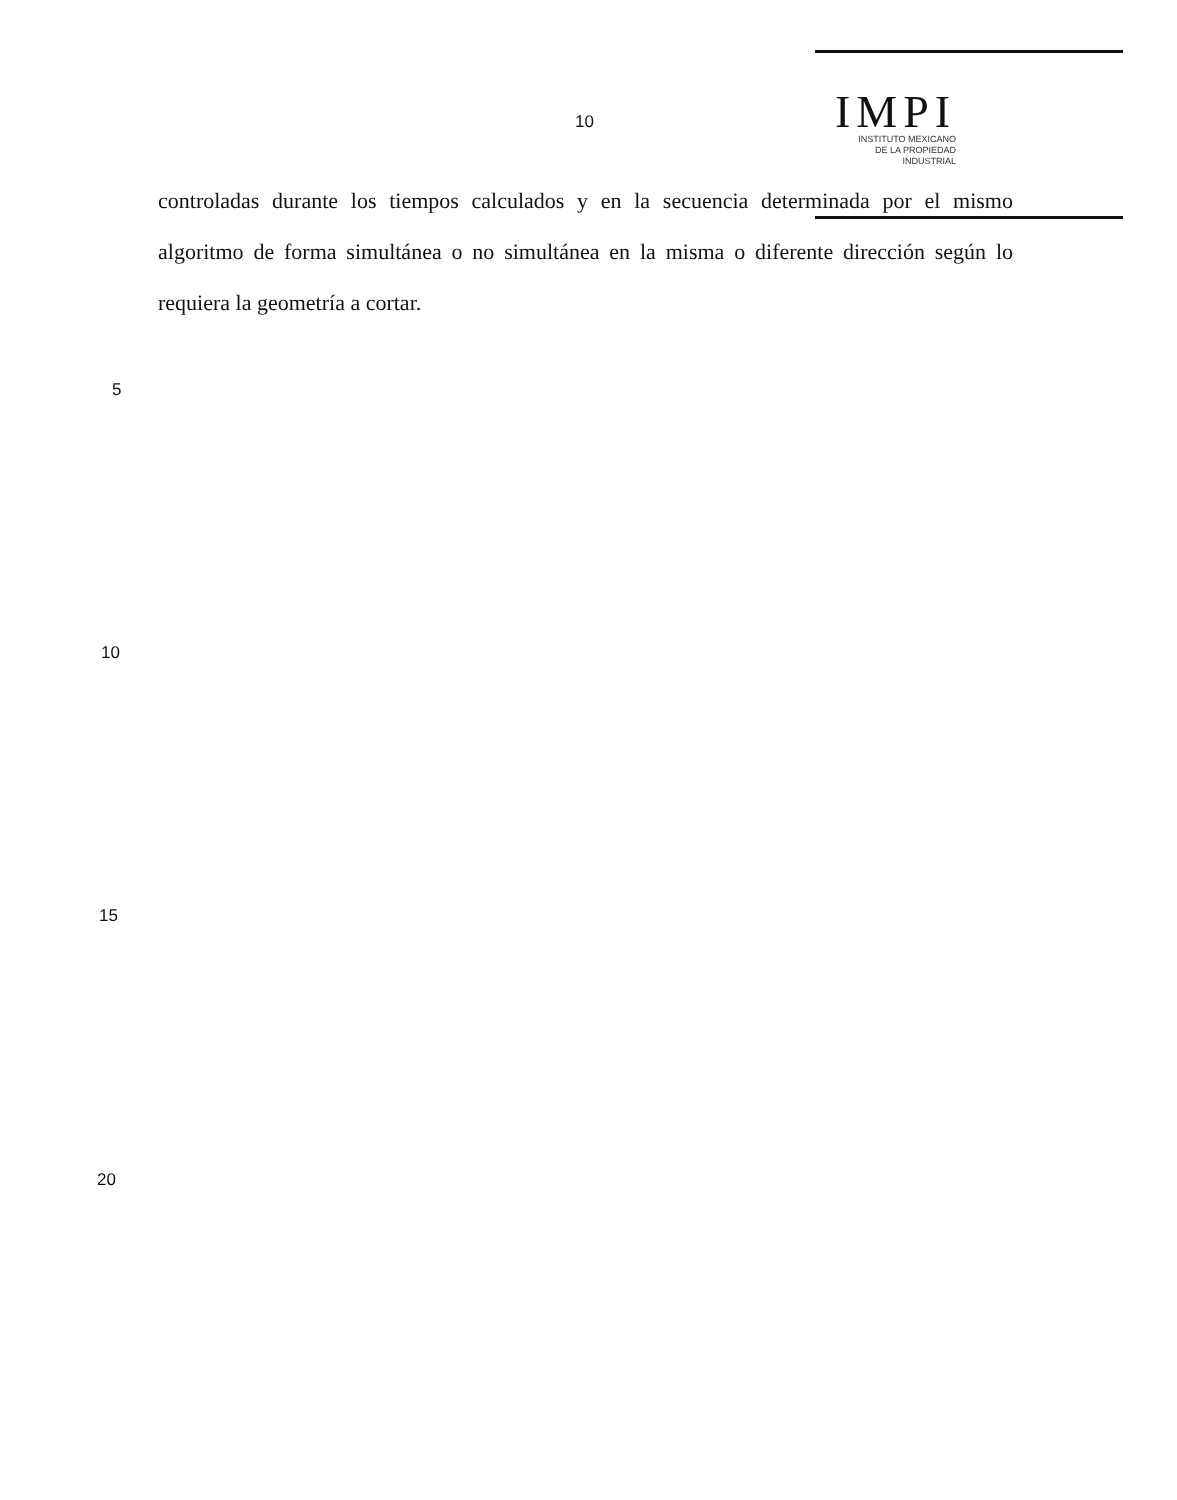10
IMPI
INSTITUTO MEXICANO
DE LA PROPIEDAD
INDUSTRIAL
controladas durante los tiempos calculados y en la secuencia determinada por el mismo algoritmo de forma simultánea o no simultánea en la misma o diferente dirección según lo requiera la geometría a cortar.
5
10
15
20